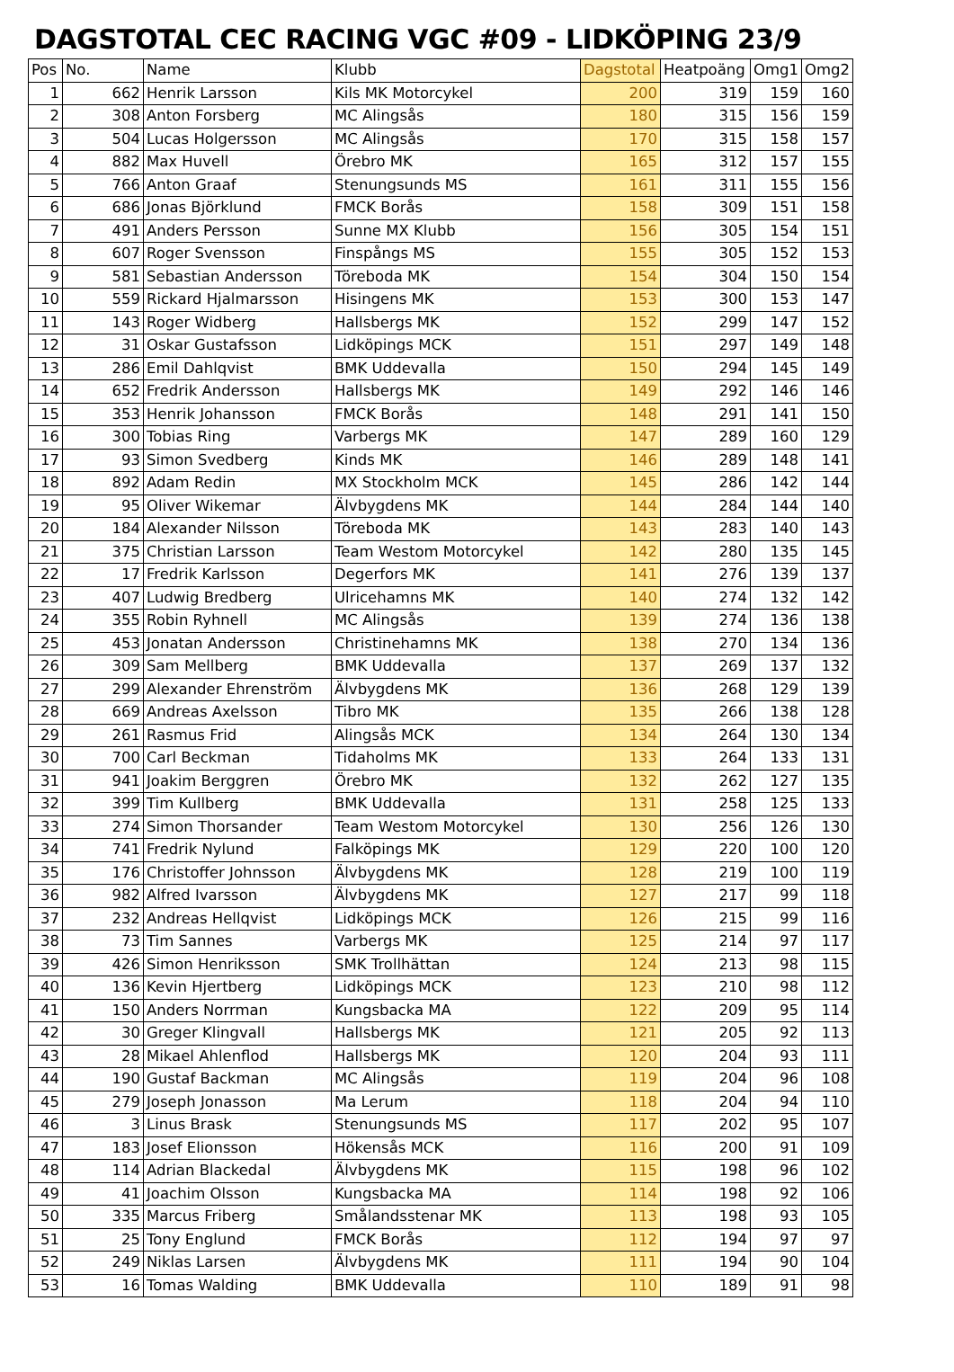DAGSTOTAL CEC RACING VGC #09 - LIDKÖPING 23/9
| Pos | No. | Name | Klubb | Dagstotal | Heatpoäng | Omg1 | Omg2 |
| --- | --- | --- | --- | --- | --- | --- | --- |
| 1 | 662 | Henrik Larsson | Kils MK Motorcykel | 200 | 319 | 159 | 160 |
| 2 | 308 | Anton Forsberg | MC Alingsås | 180 | 315 | 156 | 159 |
| 3 | 504 | Lucas Holgersson | MC Alingsås | 170 | 315 | 158 | 157 |
| 4 | 882 | Max Huvell | Örebro MK | 165 | 312 | 157 | 155 |
| 5 | 766 | Anton Graaf | Stenungsunds MS | 161 | 311 | 155 | 156 |
| 6 | 686 | Jonas Björklund | FMCK Borås | 158 | 309 | 151 | 158 |
| 7 | 491 | Anders Persson | Sunne MX Klubb | 156 | 305 | 154 | 151 |
| 8 | 607 | Roger Svensson | Finspångs MS | 155 | 305 | 152 | 153 |
| 9 | 581 | Sebastian Andersson | Töreboda MK | 154 | 304 | 150 | 154 |
| 10 | 559 | Rickard Hjalmarsson | Hisingens MK | 153 | 300 | 153 | 147 |
| 11 | 143 | Roger Widberg | Hallsbergs MK | 152 | 299 | 147 | 152 |
| 12 | 31 | Oskar Gustafsson | Lidköpings MCK | 151 | 297 | 149 | 148 |
| 13 | 286 | Emil Dahlqvist | BMK Uddevalla | 150 | 294 | 145 | 149 |
| 14 | 652 | Fredrik Andersson | Hallsbergs MK | 149 | 292 | 146 | 146 |
| 15 | 353 | Henrik Johansson | FMCK Borås | 148 | 291 | 141 | 150 |
| 16 | 300 | Tobias Ring | Varbergs MK | 147 | 289 | 160 | 129 |
| 17 | 93 | Simon Svedberg | Kinds MK | 146 | 289 | 148 | 141 |
| 18 | 892 | Adam Redin | MX Stockholm MCK | 145 | 286 | 142 | 144 |
| 19 | 95 | Oliver Wikemar | Älvbygdens MK | 144 | 284 | 144 | 140 |
| 20 | 184 | Alexander Nilsson | Töreboda MK | 143 | 283 | 140 | 143 |
| 21 | 375 | Christian Larsson | Team Westom Motorcykel | 142 | 280 | 135 | 145 |
| 22 | 17 | Fredrik Karlsson | Degerfors MK | 141 | 276 | 139 | 137 |
| 23 | 407 | Ludwig Bredberg | Ulricehamns MK | 140 | 274 | 132 | 142 |
| 24 | 355 | Robin Ryhnell | MC Alingsås | 139 | 274 | 136 | 138 |
| 25 | 453 | Jonatan Andersson | Christinehamns MK | 138 | 270 | 134 | 136 |
| 26 | 309 | Sam Mellberg | BMK Uddevalla | 137 | 269 | 137 | 132 |
| 27 | 299 | Alexander Ehrenström | Älvbygdens MK | 136 | 268 | 129 | 139 |
| 28 | 669 | Andreas Axelsson | Tibro MK | 135 | 266 | 138 | 128 |
| 29 | 261 | Rasmus Frid | Alingsås MCK | 134 | 264 | 130 | 134 |
| 30 | 700 | Carl Beckman | Tidaholms MK | 133 | 264 | 133 | 131 |
| 31 | 941 | Joakim Berggren | Örebro MK | 132 | 262 | 127 | 135 |
| 32 | 399 | Tim Kullberg | BMK Uddevalla | 131 | 258 | 125 | 133 |
| 33 | 274 | Simon Thorsander | Team Westom Motorcykel | 130 | 256 | 126 | 130 |
| 34 | 741 | Fredrik Nylund | Falköpings MK | 129 | 220 | 100 | 120 |
| 35 | 176 | Christoffer Johnsson | Älvbygdens MK | 128 | 219 | 100 | 119 |
| 36 | 982 | Alfred Ivarsson | Älvbygdens MK | 127 | 217 | 99 | 118 |
| 37 | 232 | Andreas Hellqvist | Lidköpings MCK | 126 | 215 | 99 | 116 |
| 38 | 73 | Tim Sannes | Varbergs MK | 125 | 214 | 97 | 117 |
| 39 | 426 | Simon Henriksson | SMK Trollhättan | 124 | 213 | 98 | 115 |
| 40 | 136 | Kevin Hjertberg | Lidköpings MCK | 123 | 210 | 98 | 112 |
| 41 | 150 | Anders Norrman | Kungsbacka MA | 122 | 209 | 95 | 114 |
| 42 | 30 | Greger Klingvall | Hallsbergs MK | 121 | 205 | 92 | 113 |
| 43 | 28 | Mikael Ahlenflod | Hallsbergs MK | 120 | 204 | 93 | 111 |
| 44 | 190 | Gustaf Backman | MC Alingsås | 119 | 204 | 96 | 108 |
| 45 | 279 | Joseph Jonasson | Ma Lerum | 118 | 204 | 94 | 110 |
| 46 | 3 | Linus Brask | Stenungsunds MS | 117 | 202 | 95 | 107 |
| 47 | 183 | Josef Elionsson | Hökensås MCK | 116 | 200 | 91 | 109 |
| 48 | 114 | Adrian Blackedal | Älvbygdens MK | 115 | 198 | 96 | 102 |
| 49 | 41 | Joachim Olsson | Kungsbacka MA | 114 | 198 | 92 | 106 |
| 50 | 335 | Marcus Friberg | Smålandsstenar MK | 113 | 198 | 93 | 105 |
| 51 | 25 | Tony Englund | FMCK Borås | 112 | 194 | 97 | 97 |
| 52 | 249 | Niklas Larsen | Älvbygdens MK | 111 | 194 | 90 | 104 |
| 53 | 16 | Tomas Walding | BMK Uddevalla | 110 | 189 | 91 | 98 |